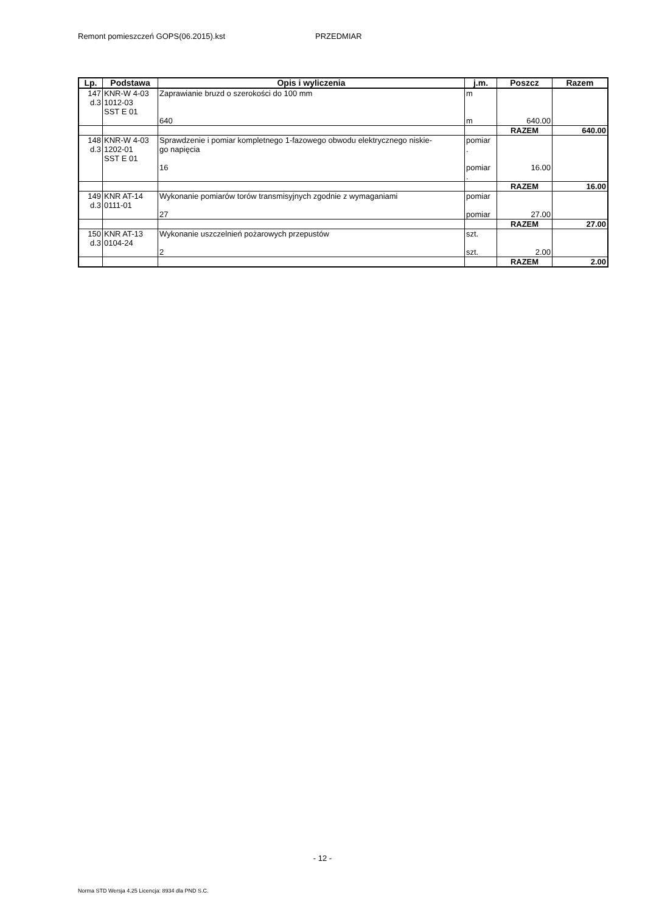Remont pomieszczeń GOPS(06.2015).kst PRZEDMIAR
| Lp. | Podstawa | Opis i wyliczenia | j.m. | Poszcz | Razem |
| --- | --- | --- | --- | --- | --- |
| 147 d.3 | KNR-W 4-03 1012-03 SST E 01 | Zaprawianie bruzd o szerokości do 100 mm 640 | m m | 640.00 | |
| | | | | RAZEM | 640.00 |
| 148 d.3 | KNR-W 4-03 1202-01 SST E 01 | Sprawdzenie i pomiar kompletnego 1-fazowego obwodu elektrycznego niskie- go napięcia 16 | pomiar . pomiar . | 16.00 | |
| | | | | RAZEM | 16.00 |
| 149 d.3 | KNR AT-14 0111-01 | Wykonanie pomiarów torów transmisyjnych zgodnie z wymaganiami 27 | pomiar pomiar | 27.00 | |
| | | | | RAZEM | 27.00 |
| 150 d.3 | KNR AT-13 0104-24 | Wykonanie uszczelnień pożarowych przepustów 2 | szt. szt. | 2.00 | |
| | | | | RAZEM | 2.00 |
- 12 -
Norma STD Wersja 4.25 Licencja: 8934 dla PND S.C.